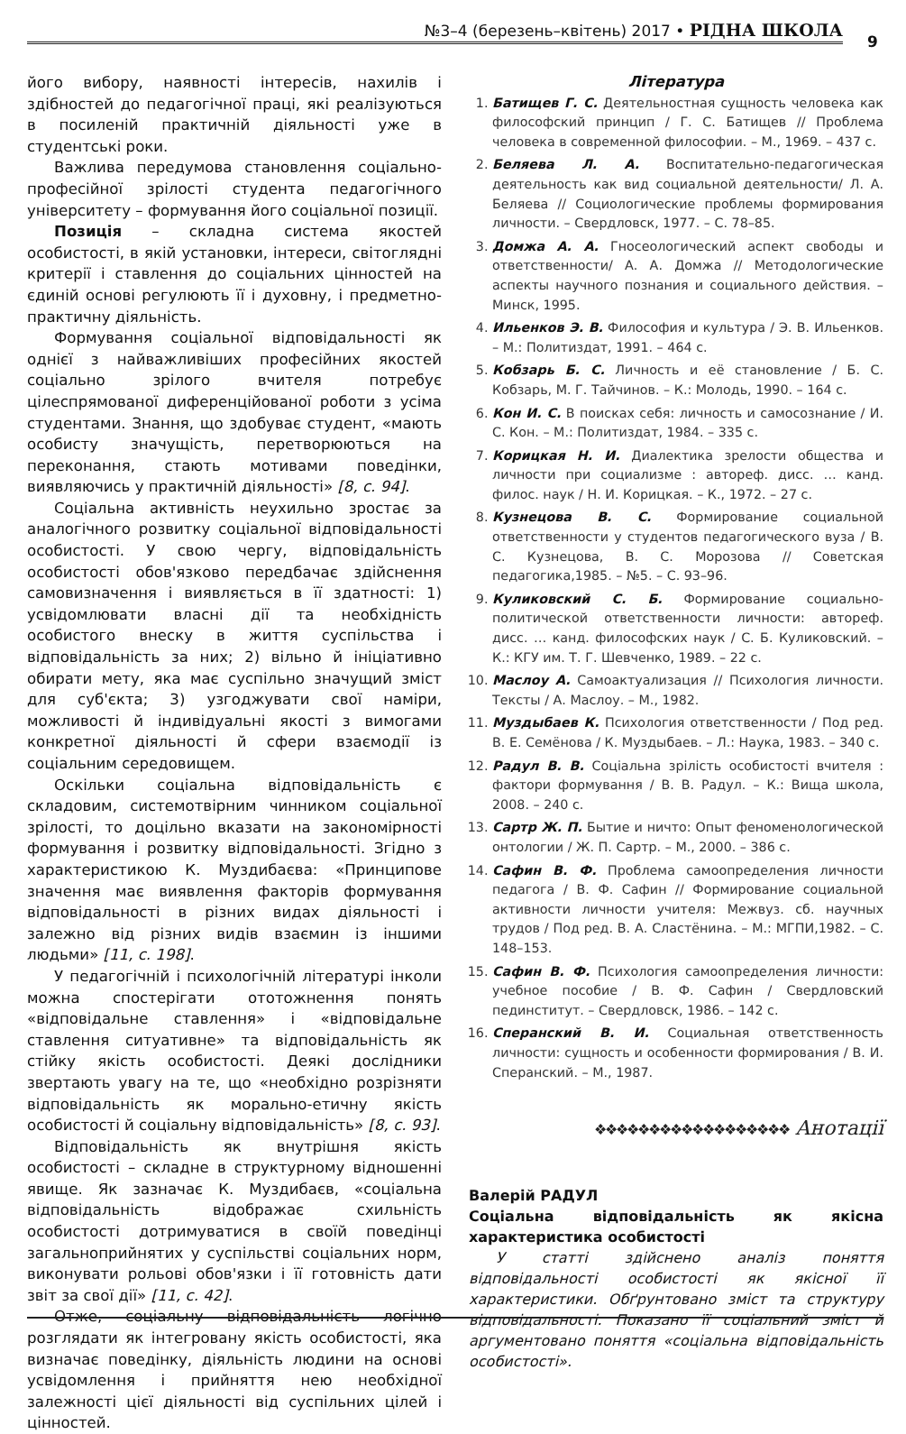№3–4 (березень–квітень) 2017 • РІДНА ШКОЛА
9
його вибору, наявності інтересів, нахилів і здібностей до педагогічної праці, які реалізуються в посиленій практичній діяльності уже в студентські роки.
Важлива передумова становлення соціально-професійної зрілості студента педагогічного університету – формування його соціальної позиції.
Позиція – складна система якостей особистості, в якій установки, інтереси, світоглядні критерії і ставлення до соціальних цінностей на єдиній основі регулюють її і духовну, і предметно-практичну діяльність.
Формування соціальної відповідальності як однієї з найважливіших професійних якостей соціально зрілого вчителя потребує цілеспрямованої диференційованої роботи з усіма студентами. Знання, що здобуває студент, «мають особисту значущість, перетворюються на переконання, стають мотивами поведінки, виявляючись у практичній діяльності» [8, с. 94].
Соціальна активність неухильно зростає за аналогічного розвитку соціальної відповідальності особистості. У свою чергу, відповідальність особистості обов'язково передбачає здійснення самовизначення і виявляється в її здатності: 1) усвідомлювати власні дії та необхідність особистого внеску в життя суспільства і відповідальність за них; 2) вільно й ініціативно обирати мету, яка має суспільно значущий зміст для суб'єкта; 3) узгоджувати свої наміри, можливості й індивідуальні якості з вимогами конкретної діяльності й сфери взаємодії із соціальним середовищем.
Оскільки соціальна відповідальність є складовим, системотвірним чинником соціальної зрілості, то доцільно вказати на закономірності формування і розвитку відповідальності. Згідно з характеристикою К. Муздибаєва: «Принципове значення має виявлення факторів формування відповідальності в різних видах діяльності і залежно від різних видів взаємин із іншими людьми» [11, с. 198].
У педагогічній і психологічній літературі інколи можна спостерігати ототожнення понять «відповідальне ставлення» і «відповідальне ставлення ситуативне» та відповідальність як стійку якість особистості. Деякі дослідники звертають увагу на те, що «необхідно розрізняти відповідальність як морально-етичну якість особистості й соціальну відповідальність» [8, с. 93].
Відповідальність як внутрішня якість особистості – складне в структурному відношенні явище. Як зазначає К. Муздибаєв, «соціальна відповідальність відображає схильність особистості дотримуватися в своїй поведінці загальноприйнятих у суспільстві соціальних норм, виконувати рольові обов'язки і її готовність дати звіт за свої дії» [11, с. 42].
Отже, соціальну відповідальність логічно розглядати як інтегровану якість особистості, яка визначає поведінку, діяльність людини на основі усвідомлення і прийняття нею необхідної залежності цієї діяльності від суспільних цілей і цінностей.
Література
1. Батищев Г. С. Деятельностная сущность человека как философский принцип / Г. С. Батищев // Проблема человека в современной философии. – М., 1969. – 437 с.
2. Беляева Л. А. Воспитательно-педагогическая деятельность как вид социальной деятельности/ Л. А. Беляева // Социологические проблемы формирования личности. – Свердловск, 1977. – С. 78–85.
3. Домжа А. А. Гносеологический аспект свободы и ответственности/ А. А. Домжа // Методологические аспекты научного познания и социального действия. – Минск, 1995.
4. Ильенков Э. В. Философия и культура / Э. В. Ильенков. – М.: Политиздат, 1991. – 464 с.
5. Кобзарь Б. С. Личность и её становление / Б. С. Кобзарь, М. Г. Тайчинов. – К.: Молодь, 1990. – 164 с.
6. Кон И. С. В поисках себя: личность и самосознание / И. С. Кон. – М.: Политиздат, 1984. – 335 с.
7. Корицкая Н. И. Диалектика зрелости общества и личности при социализме : автореф. дисс. … канд. филос. наук / Н. И. Корицкая. – К., 1972. – 27 с.
8. Кузнецова В. С. Формирование социальной ответственности у студентов педагогического вуза / В. С. Кузнецова, В. С. Морозова // Советская педагогика,1985. – №5. – С. 93–96.
9. Куликовский С. Б. Формирование социально-политической ответственности личности: автореф. дисс. … канд. философских наук / С. Б. Куликовский. – К.: КГУ им. Т. Г. Шевченко, 1989. – 22 с.
10. Маслоу А. Самоактуализация // Психология личности. Тексты / А. Маслоу. – М., 1982.
11. Муздыбаев К. Психология ответственности / Под ред. В. Е. Семёнова / К. Муздыбаев. – Л.: Наука, 1983. – 340 с.
12. Радул В. В. Соціальна зрілість особистості вчителя : фактори формування / В. В. Радул. – К.: Вища школа, 2008. – 240 с.
13. Сартр Ж. П. Бытие и ничто: Опыт феноменологической онтологии / Ж. П. Сартр. – М., 2000. – 386 с.
14. Сафин В. Ф. Проблема самоопределения личности педагога / В. Ф. Сафин // Формирование социальной активности личности учителя: Межвуз. сб. научных трудов / Под ред. В. А. Сластёнина. – М.: МГПИ,1982. – С. 148–153.
15. Сафин В. Ф. Психология самоопределения личности: учебное пособие / В. Ф. Сафин / Свердловский пединститут. – Свердловск, 1986. – 142 с.
16. Сперанский В. И. Социальная ответственность личности: сущность и особенности формирования / В. И. Сперанский. – М., 1987.
❖❖❖❖❖❖❖❖❖❖❖❖❖❖❖❖❖❖ Анотації
Валерій РАДУЛ
Соціальна відповідальність як якісна характеристика особистості
У статті здійснено аналіз поняття відповідальності особистості як якісної її характеристики. Обґрунтовано зміст та структуру відповідальності. Показано її соціальний зміст й аргументовано поняття «соціальна відповідальність особистості».